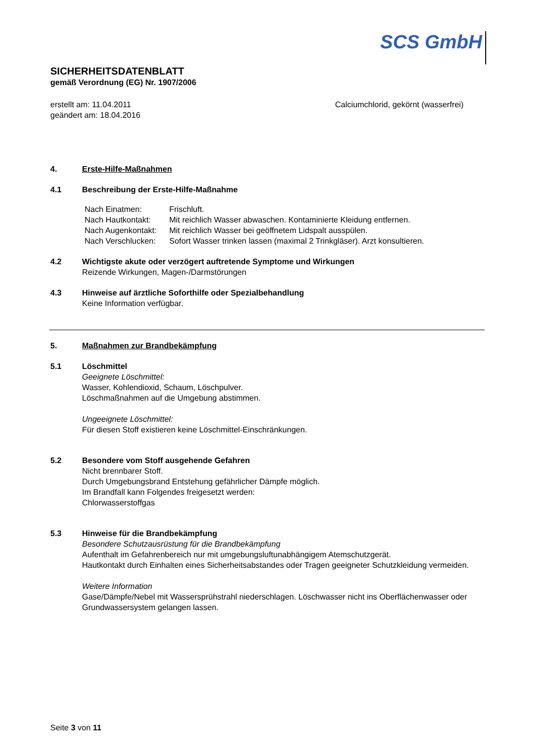SCS GmbH
SICHERHEITSDATENBLATT
gemäß Verordnung (EG) Nr. 1907/2006
erstellt am: 11.04.2011
geändert am: 18.04.2016
Calciumchlorid, gekörnt (wasserfrei)
4. Erste-Hilfe-Maßnahmen
4.1 Beschreibung der Erste-Hilfe-Maßnahme
| Nach Einatmen: | Frischluft. |
| Nach Hautkontakt: | Mit reichlich Wasser abwaschen. Kontaminierte Kleidung entfernen. |
| Nach Augenkontakt: | Mit reichlich Wasser bei geöffnetem Lidspalt ausspülen. |
| Nach Verschlucken: | Sofort Wasser trinken lassen (maximal 2 Trinkgläser). Arzt konsultieren. |
4.2 Wichtigste akute oder verzögert auftretende Symptome und Wirkungen
Reizende Wirkungen, Magen-/Darmstörungen
4.3 Hinweise auf ärztliche Soforthilfe oder Spezialbehandlung
Keine Information verfügbar.
5. Maßnahmen zur Brandbekämpfung
5.1 Löschmittel
Geeignete Löschmittel:
Wasser, Kohlendioxid, Schaum, Löschpulver.
Löschmaßnahmen auf die Umgebung abstimmen.
Ungeeignete Löschmittel:
Für diesen Stoff existieren keine Löschmittel-Einschränkungen.
5.2 Besondere vom Stoff ausgehende Gefahren
Nicht brennbarer Stoff.
Durch Umgebungsbrand Entstehung gefährlicher Dämpfe möglich.
Im Brandfall kann Folgendes freigesetzt werden:
Chlorwasserstoffgas
5.3 Hinweise für die Brandbekämpfung
Besondere Schutzausrüstung für die Brandbekämpfung
Aufenthalt im Gefahrenbereich nur mit umgebungsluftunabhängigem Atemschutzgerät.
Hautkontakt durch Einhalten eines Sicherheitsabstandes oder Tragen geeigneter Schutzkleidung vermeiden.
Weitere Information
Gase/Dämpfe/Nebel mit Wassersprühstrahl niederschlagen. Löschwasser nicht ins Oberflächenwasser oder Grundwassersystem gelangen lassen.
Seite 3 von 11